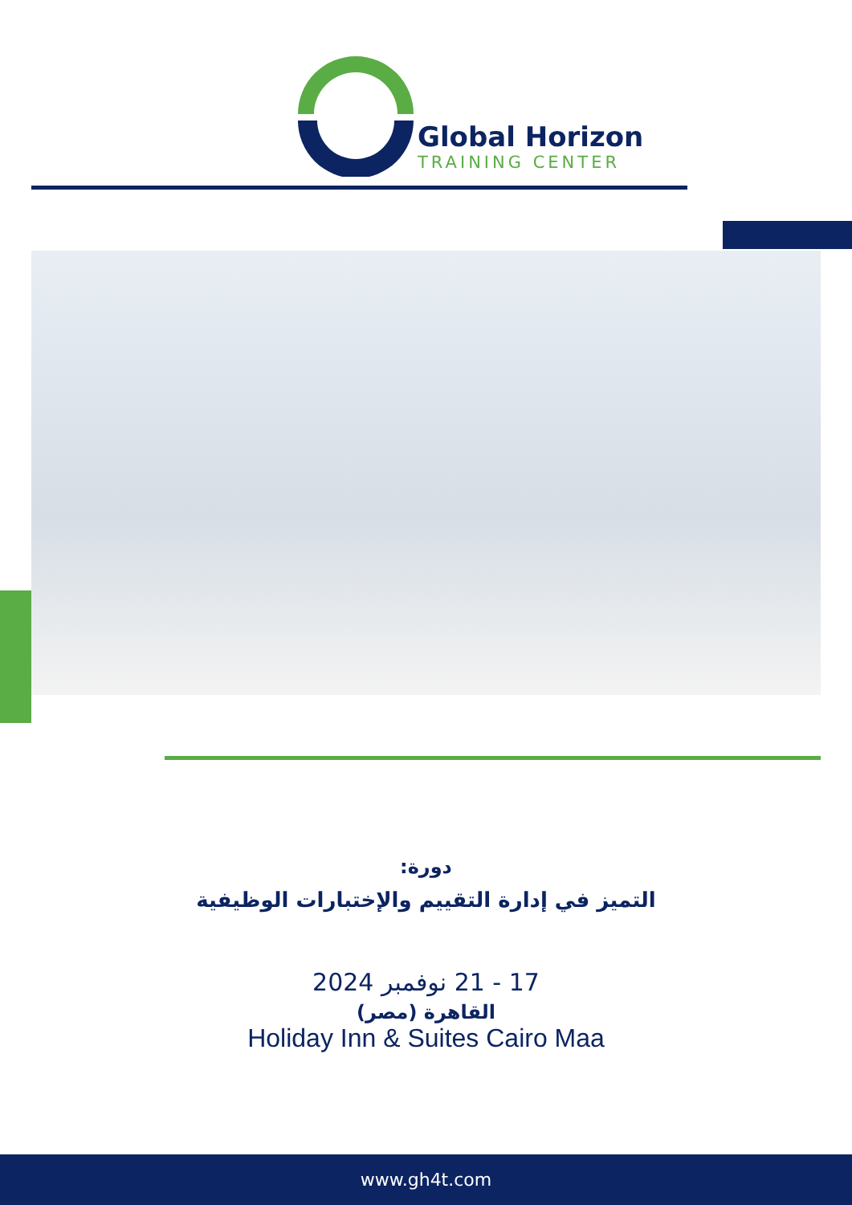Global Horizon
TRAINING CENTER
دورة:
التميز في إدارة التقييم والإختبارات الوظيفية
17 - 21 نوفمبر 2024
القاهرة (مصر)
Holiday Inn & Suites Cairo Maa
www.gh4t.com